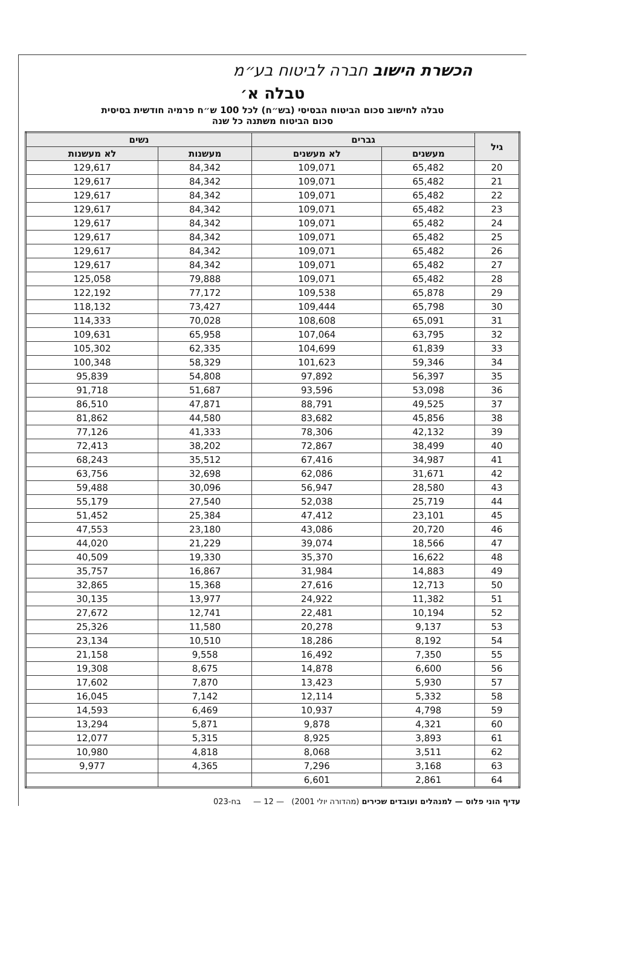הכשרת הישוב חברה לביטוח בע״מ
טבלה א׳
טבלה לחישוב סכום הביטוח הבסיסי (בש״ח) לכל 100 ש״ח פרמיה חודשית בסיסית
סכום הביטוח משתנה כל שנה
| גיל | גברים | | נשים | |
| --- | --- | --- | --- | --- |
| | מעשנים | לא מעשנים | מעשנות | לא מעשנות |
| 20 | 65,482 | 109,071 | 84,342 | 129,617 |
| 21 | 65,482 | 109,071 | 84,342 | 129,617 |
| 22 | 65,482 | 109,071 | 84,342 | 129,617 |
| 23 | 65,482 | 109,071 | 84,342 | 129,617 |
| 24 | 65,482 | 109,071 | 84,342 | 129,617 |
| 25 | 65,482 | 109,071 | 84,342 | 129,617 |
| 26 | 65,482 | 109,071 | 84,342 | 129,617 |
| 27 | 65,482 | 109,071 | 84,342 | 129,617 |
| 28 | 65,482 | 109,071 | 79,888 | 125,058 |
| 29 | 65,878 | 109,538 | 77,172 | 122,192 |
| 30 | 65,798 | 109,444 | 73,427 | 118,132 |
| 31 | 65,091 | 108,608 | 70,028 | 114,333 |
| 32 | 63,795 | 107,064 | 65,958 | 109,631 |
| 33 | 61,839 | 104,699 | 62,335 | 105,302 |
| 34 | 59,346 | 101,623 | 58,329 | 100,348 |
| 35 | 56,397 | 97,892 | 54,808 | 95,839 |
| 36 | 53,098 | 93,596 | 51,687 | 91,718 |
| 37 | 49,525 | 88,791 | 47,871 | 86,510 |
| 38 | 45,856 | 83,682 | 44,580 | 81,862 |
| 39 | 42,132 | 78,306 | 41,333 | 77,126 |
| 40 | 38,499 | 72,867 | 38,202 | 72,413 |
| 41 | 34,987 | 67,416 | 35,512 | 68,243 |
| 42 | 31,671 | 62,086 | 32,698 | 63,756 |
| 43 | 28,580 | 56,947 | 30,096 | 59,488 |
| 44 | 25,719 | 52,038 | 27,540 | 55,179 |
| 45 | 23,101 | 47,412 | 25,384 | 51,452 |
| 46 | 20,720 | 43,086 | 23,180 | 47,553 |
| 47 | 18,566 | 39,074 | 21,229 | 44,020 |
| 48 | 16,622 | 35,370 | 19,330 | 40,509 |
| 49 | 14,883 | 31,984 | 16,867 | 35,757 |
| 50 | 12,713 | 27,616 | 15,368 | 32,865 |
| 51 | 11,382 | 24,922 | 13,977 | 30,135 |
| 52 | 10,194 | 22,481 | 12,741 | 27,672 |
| 53 | 9,137 | 20,278 | 11,580 | 25,326 |
| 54 | 8,192 | 18,286 | 10,510 | 23,134 |
| 55 | 7,350 | 16,492 | 9,558 | 21,158 |
| 56 | 6,600 | 14,878 | 8,675 | 19,308 |
| 57 | 5,930 | 13,423 | 7,870 | 17,602 |
| 58 | 5,332 | 12,114 | 7,142 | 16,045 |
| 59 | 4,798 | 10,937 | 6,469 | 14,593 |
| 60 | 4,321 | 9,878 | 5,871 | 13,294 |
| 61 | 3,893 | 8,925 | 5,315 | 12,077 |
| 62 | 3,511 | 8,068 | 4,818 | 10,980 |
| 63 | 3,168 | 7,296 | 4,365 | 9,977 |
| 64 | 2,861 | 6,601 | | |
עדיף הוני פלוס — למנהלים ועובדים שכירים (מהדורה יולי 2001) — 12 — בח-023